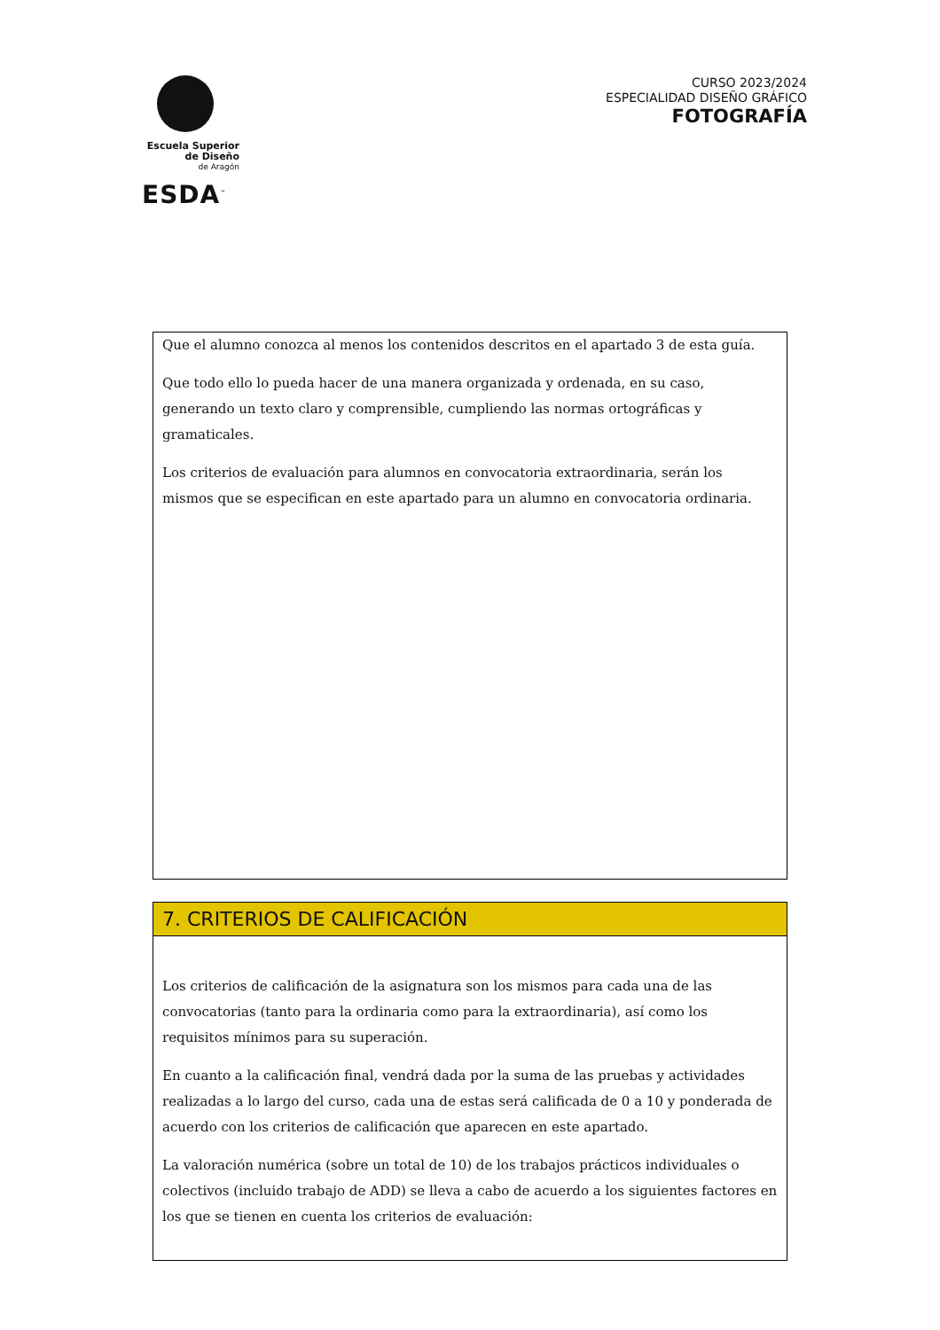Escuela Superior
de Diseño
de Aragón
ESDA<sup>™</sup>
CURSO 2023/2024
ESPECIALIDAD DISEÑO GRÁFICO
FOTOGRAFÍA
Que el alumno conozca al menos los contenidos descritos en el apartado 3 de esta guía.
Que todo ello lo pueda hacer de una manera organizada y ordenada, en su caso, generando un texto claro y comprensible, cumpliendo las normas ortográficas y gramaticales.
Los criterios de evaluación para alumnos en convocatoria extraordinaria, serán los mismos que se especifican en este apartado para un alumno en convocatoria ordinaria.
7. CRITERIOS DE CALIFICACIÓN
Los criterios de calificación de la asignatura son los mismos para cada una de las convocatorias (tanto para la ordinaria como para la extraordinaria), así como los requisitos mínimos para su superación.
En cuanto a la calificación final, vendrá dada por la suma de las pruebas y actividades realizadas a lo largo del curso, cada una de estas será calificada de 0 a 10 y ponderada de acuerdo con los criterios de calificación que aparecen en este apartado.
La valoración numérica (sobre un total de 10) de los trabajos prácticos individuales o colectivos (incluido trabajo de ADD) se lleva a cabo de acuerdo a los siguientes factores en los que se tienen en cuenta los criterios de evaluación: